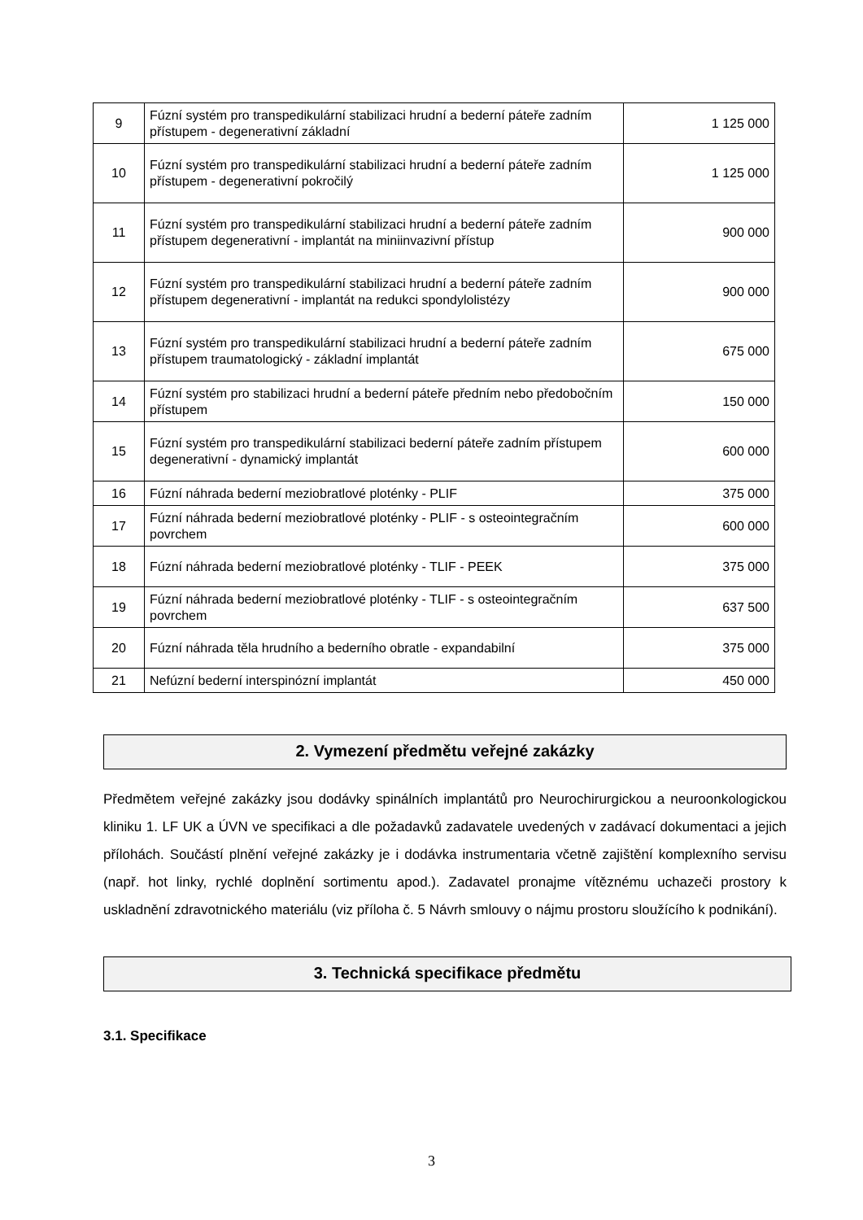| 9 | Fúzní systém pro transpedikulární stabilizaci hrudní a bederní páteře zadním přístupem - degenerativní základní | 1 125 000 |
| 10 | Fúzní systém pro transpedikulární stabilizaci hrudní a bederní páteře zadním přístupem - degenerativní pokročilý | 1 125 000 |
| 11 | Fúzní systém pro transpedikulární stabilizaci hrudní a bederní páteře zadním přístupem degenerativní - implantát na miniinvazivní přístup | 900 000 |
| 12 | Fúzní systém pro transpedikulární stabilizaci hrudní a bederní páteře zadním přístupem degenerativní - implantát na redukci spondylolistézy | 900 000 |
| 13 | Fúzní systém pro transpedikulární stabilizaci hrudní a bederní páteře zadním přístupem traumatologický - základní implantát | 675 000 |
| 14 | Fúzní systém pro stabilizaci hrudní a bederní páteře předním nebo předobočním přístupem | 150 000 |
| 15 | Fúzní systém pro transpedikulární stabilizaci bederní páteře zadním přístupem degenerativní - dynamický implantát | 600 000 |
| 16 | Fúzní náhrada bederní meziobratlové ploténky - PLIF | 375 000 |
| 17 | Fúzní náhrada bederní meziobratlové ploténky - PLIF - s osteointegračním povrchem | 600 000 |
| 18 | Fúzní náhrada bederní meziobratlové ploténky - TLIF - PEEK | 375 000 |
| 19 | Fúzní náhrada bederní meziobratlové ploténky - TLIF - s osteointegračním povrchem | 637 500 |
| 20 | Fúzní náhrada těla hrudního a bederního obratle - expandabilní | 375 000 |
| 21 | Nefúzní bederní interspinózní implantát | 450 000 |
2. Vymezení předmětu veřejné zakázky
Předmětem veřejné zakázky jsou dodávky spinálních implantátů pro Neurochirurgickou a neuroonkologickou kliniku 1. LF UK a ÚVN ve specifikaci a dle požadavků zadavatele uvedených v zadávací dokumentaci a jejich přílohách. Součástí plnění veřejné zakázky je i dodávka instrumentaria včetně zajištění komplexního servisu (např. hot linky, rychlé doplnění sortimentu apod.). Zadavatel pronajme vítěznému uchazeči prostory k uskladnění zdravotnického materiálu (viz příloha č. 5 Návrh smlouvy o nájmu prostoru sloužícího k podnikání).
3. Technická specifikace předmětu
3.1. Specifikace
3